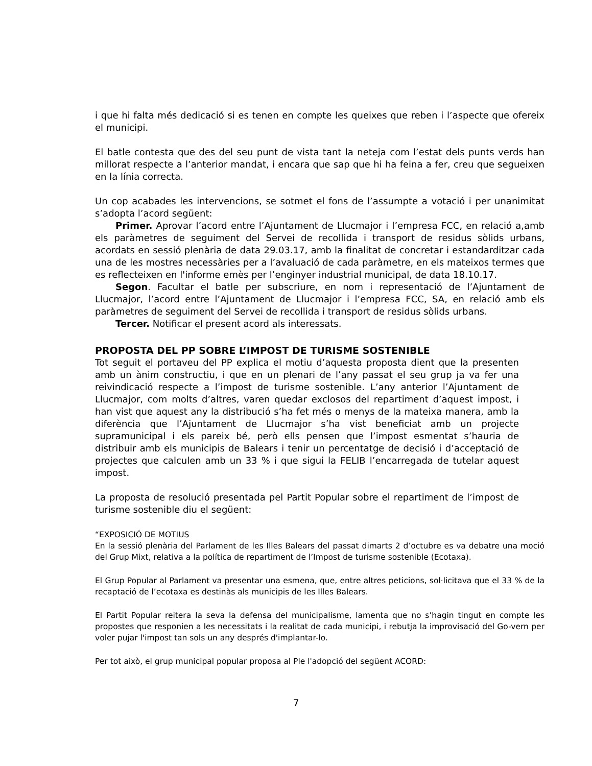i que hi falta més dedicació si es tenen en compte les queixes que reben i l’aspecte que ofereix el municipi.
El batle contesta que des del seu punt de vista tant la neteja com l’estat dels punts verds han millorat respecte a l’anterior mandat, i encara que sap que hi ha feina a fer, creu que segueixen en la línia correcta.
Un cop acabades les intervencions, se sotmet el fons de l’assumpte a votació i per unanimitat s’adopta l’acord següent:
Primer. Aprovar l’acord entre l’Ajuntament de Llucmajor i l’empresa FCC, en relació a,amb els paràmetres de seguiment del Servei de recollida i transport de residus sòlids urbans, acordats en sessió plenària de data 29.03.17, amb la finalitat de concretar i estandarditzar cada una de les mostres necessàries per a l’avaluació de cada paràmetre, en els mateixos termes que es reflecteixen en l'informe emès per l’enginyer industrial municipal, de data 18.10.17.
Segon. Facultar el batle per subscriure, en nom i representació de l’Ajuntament de Llucmajor, l’acord entre l’Ajuntament de Llucmajor i l’empresa FCC, SA, en relació amb els paràmetres de seguiment del Servei de recollida i transport de residus sòlids urbans.
Tercer. Notificar el present acord als interessats.
PROPOSTA DEL PP SOBRE L’IMPOST DE TURISME SOSTENIBLE
Tot seguit el portaveu del PP explica el motiu d’aquesta proposta dient que la presenten amb un ànim constructiu, i que en un plenari de l’any passat el seu grup ja va fer una reivindicació respecte a l’impost de turisme sostenible. L’any anterior l’Ajuntament de Llucmajor, com molts d’altres, varen quedar exclosos del repartiment d’aquest impost, i han vist que aquest any la distribució s’ha fet més o menys de la mateixa manera, amb la diferència que l’Ajuntament de Llucmajor s’ha vist beneficiat amb un projecte supramunicipal i els pareix bé, però ells pensen que l’impost esmentat s’hauria de distribuir amb els municipis de Balears i tenir un percentatge de decisió i d’acceptació de projectes que calculen amb un 33 % i que sigui la FELIB l’encarregada de tutelar aquest impost.
La proposta de resolució presentada pel Partit Popular sobre el repartiment de l’impost de turisme sostenible diu el següent:
“EXPOSICIÓ DE MOTIUS
En la sessió plenària del Parlament de les Illes Balears del passat dimarts 2 d’octubre es va debatre una moció del Grup Mixt, relativa a la política de repartiment de l’Impost de turisme sostenible (Ecotaxa).
El Grup Popular al Parlament va presentar una esmena, que, entre altres peticions, sol·licitava que el 33 % de la recaptació de l’ecotaxa es destinàs als municipis de les Illes Balears.
El Partit Popular reitera la seva la defensa del municipalisme, lamenta que no s’hagin tingut en compte les propostes que responien a les necessitats i la realitat de cada municipi, i rebutja la improvisació del Go-vern per voler pujar l'impost tan sols un any després d'implantar-lo.
Per tot això, el grup municipal popular proposa al Ple l'adopció del següent ACORD:
7